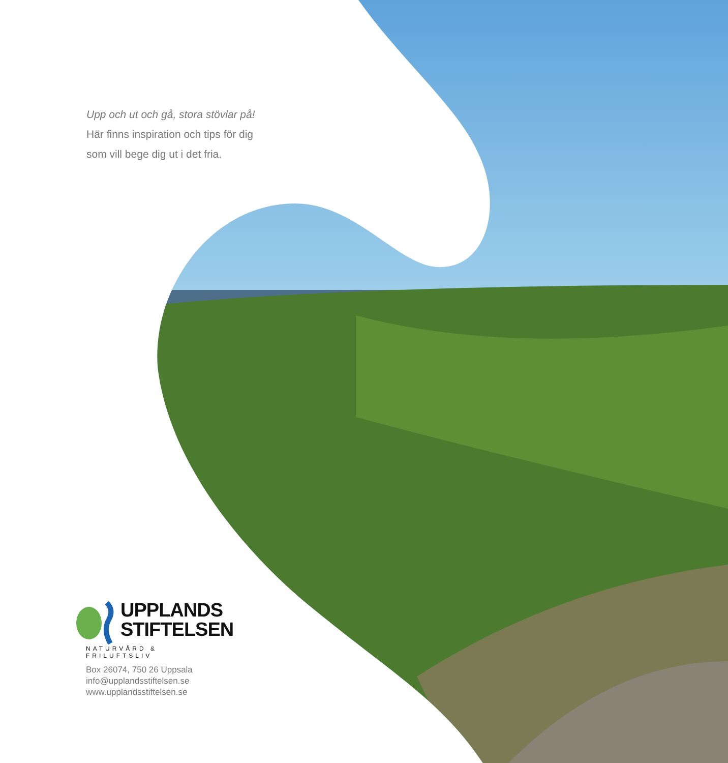Upp och ut och gå, stora stövlar på!
Här finns inspiration och tips för dig
som vill bege dig ut i det fria.
UPPLANDS
STIFTELSEN
NATURVÅRD & FRILUFTSLIV
Box 26074, 750 26 Uppsala
info@upplandsstiftelsen.se
www.upplandsstiftelsen.se